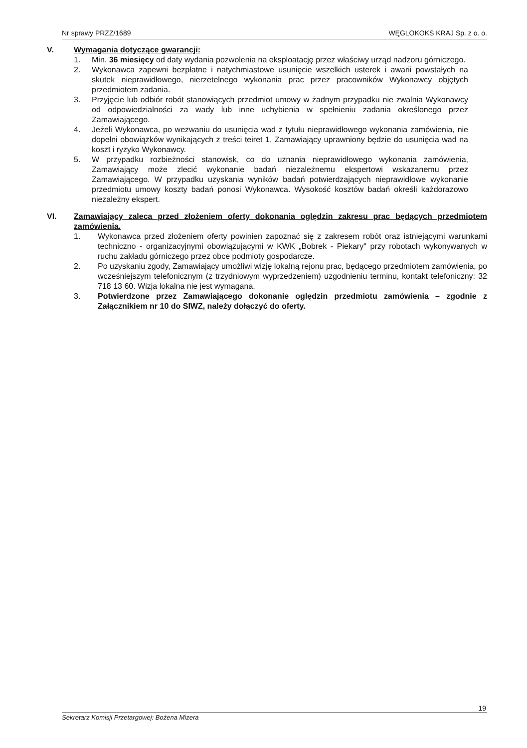Nr sprawy PRZZ/1689 WĘGLOKOKS KRAJ Sp. z o. o.
V. Wymagania dotyczące gwarancji:
1. Min. 36 miesięcy od daty wydania pozwolenia na eksploatację przez właściwy urząd nadzoru górniczego.
2. Wykonawca zapewni bezpłatne i natychmiastowe usunięcie wszelkich usterek i awarii powstałych na skutek nieprawidłowego, nierzetelnego wykonania prac przez pracowników Wykonawcy objętych przedmiotem zadania.
3. Przyjęcie lub odbiór robót stanowiących przedmiot umowy w żadnym przypadku nie zwalnia Wykonawcy od odpowiedzialności za wady lub inne uchybienia w spełnieniu zadania określonego przez Zamawiającego.
4. Jeżeli Wykonawca, po wezwaniu do usunięcia wad z tytułu nieprawidłowego wykonania zamówienia, nie dopełni obowiązków wynikających z treści teiret 1, Zamawiający uprawniony będzie do usunięcia wad na koszt i ryzyko Wykonawcy.
5. W przypadku rozbieżności stanowisk, co do uznania nieprawidłowego wykonania zamówienia, Zamawiający może zlecić wykonanie badań niezależnemu ekspertowi wskazanemu przez Zamawiającego. W przypadku uzyskania wyników badań potwierdzających nieprawidłowe wykonanie przedmiotu umowy koszty badań ponosi Wykonawca. Wysokość kosztów badań określi każdorazowo niezależny ekspert.
VI. Zamawiający zaleca przed złożeniem oferty dokonania oględzin zakresu prac będących przedmiotem zamówienia.
1. Wykonawca przed złożeniem oferty powinien zapoznać się z zakresem robót oraz istniejącymi warunkami techniczno - organizacyjnymi obowiązującymi w KWK „Bobrek - Piekary" przy robotach wykonywanych w ruchu zakładu górniczego przez obce podmioty gospodarcze.
2. Po uzyskaniu zgody, Zamawiający umożliwi wizję lokalną rejonu prac, będącego przedmiotem zamówienia, po wcześniejszym telefonicznym (z trzydniowym wyprzedzeniem) uzgodnieniu terminu, kontakt telefoniczny: 32 718 13 60. Wizja lokalna nie jest wymagana.
3. Potwierdzone przez Zamawiającego dokonanie oględzin przedmiotu zamówienia – zgodnie z Załącznikiem nr 10 do SIWZ, należy dołączyć do oferty.
19
Sekretarz Komisji Przetargowej: Bożena Mizera